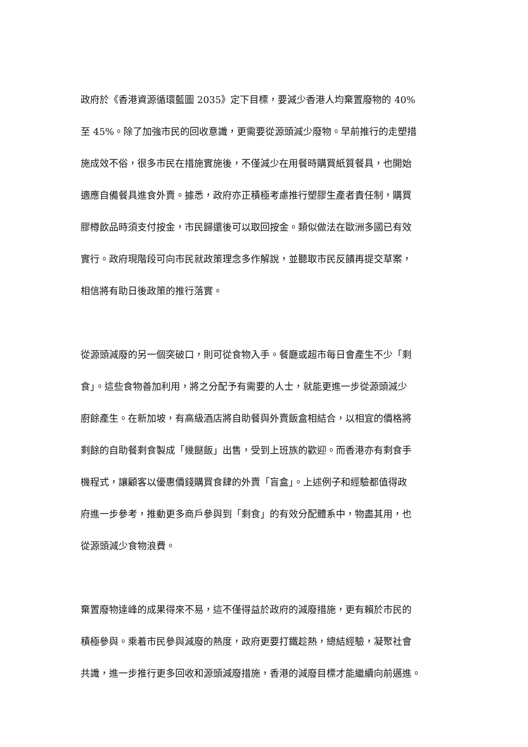政府於《香港資源循環藍圖 2035》定下目標，要減少香港人均棄置廢物的 40%
至 45%。除了加強市民的回收意識，更需要從源頭減少廢物。早前推行的走塑措
施成效不俗，很多市民在措施實施後，不僅減少在用餐時購買紙質餐具，也開始
適應自備餐具進食外賣。據悉，政府亦正積極考慮推行塑膠生產者責任制，購買
膠樽飲品時須支付按金，市民歸還後可以取回按金。類似做法在歐洲多國已有效
實行。政府現階段可向市民就政策理念多作解說，並聽取市民反饋再提交草案，
相信將有助日後政策的推行落實。
從源頭減廢的另一個突破口，則可從食物入手。餐廳或超市每日會產生不少「剩
食」。這些食物善加利用，將之分配予有需要的人士，就能更進一步從源頭減少
廚餘產生。在新加坡，有高級酒店將自助餐與外賣飯盒相結合，以相宜的價格將
剩餘的自助餐剩食製成「幾餸飯」出售，受到上班族的歡迎。而香港亦有剩食手
機程式，讓顧客以優惠價錢購買食肆的外賣「盲盒」。上述例子和經驗都值得政
府進一步參考，推動更多商戶參與到「剩食」的有效分配體系中，物盡其用，也
從源頭減少食物浪費。
棄置廢物達峰的成果得來不易，這不僅得益於政府的減廢措施，更有賴於市民的
積極參與。乘着市民參與減廢的熱度，政府更要打鐵趁熱，總結經驗，凝聚社會
共識，進一步推行更多回收和源頭減廢措施，香港的減廢目標才能繼續向前邁進。